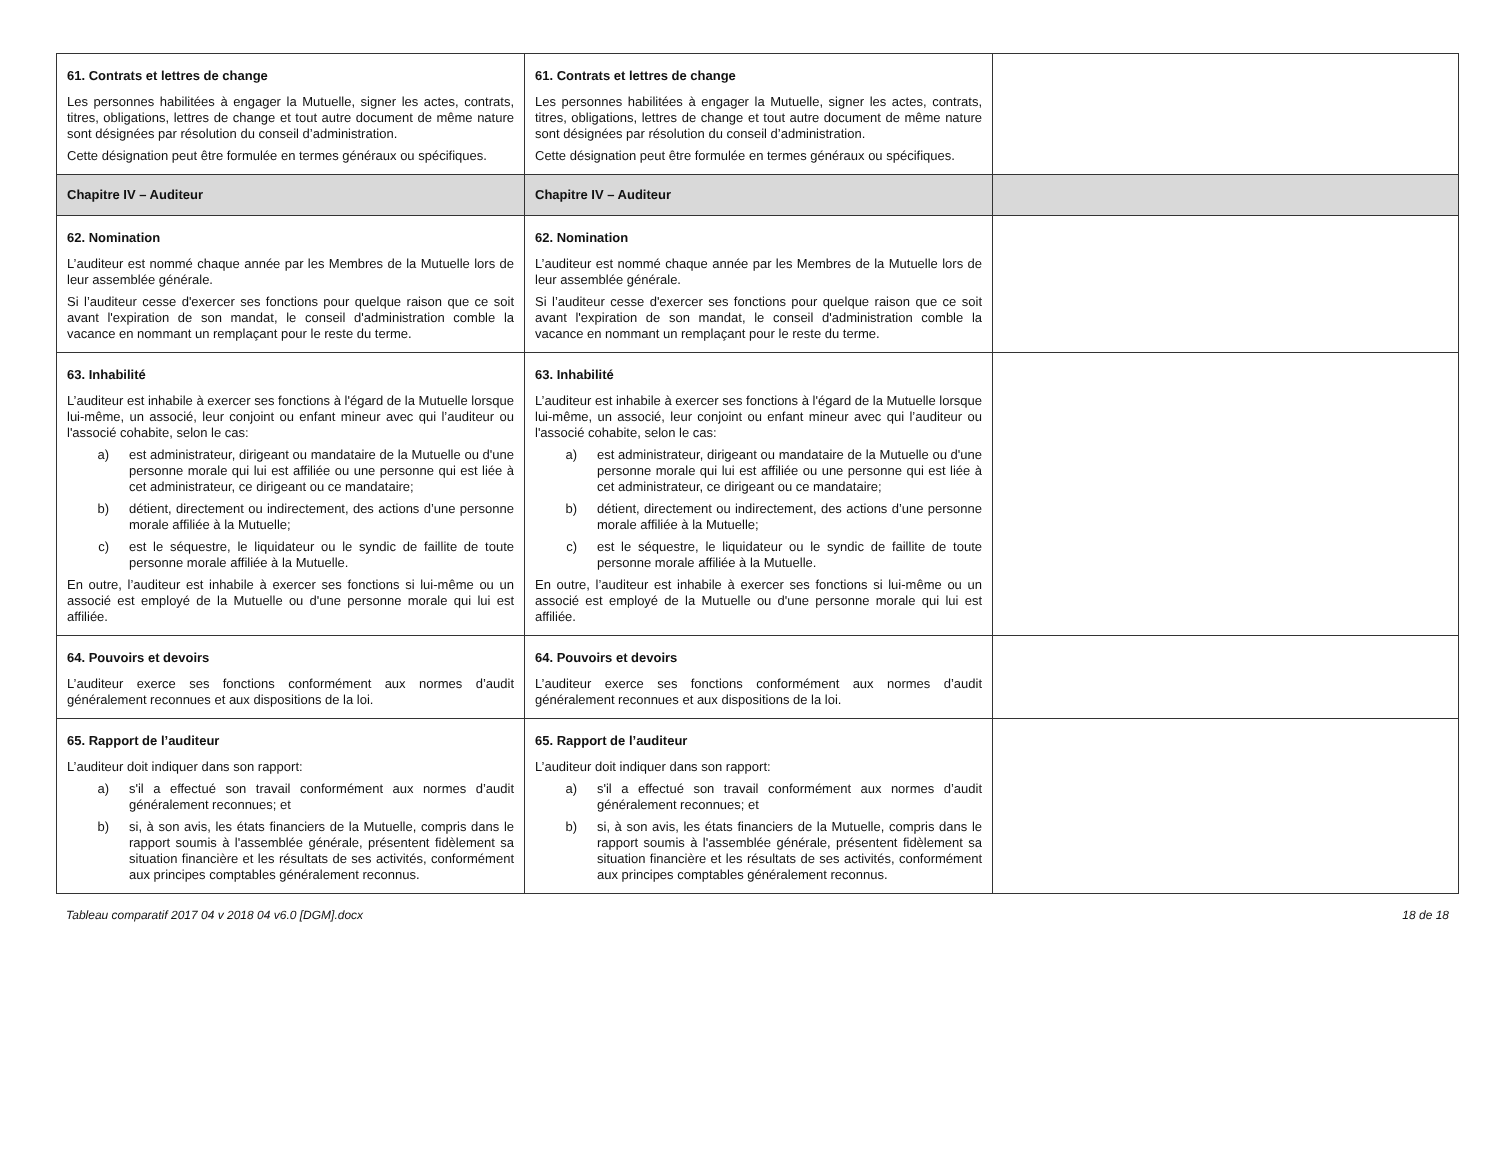| 61. Contrats et lettres de change Les personnes habilitées à engager la Mutuelle, signer les actes, contrats, titres, obligations, lettres de change et tout autre document de même nature sont désignées par résolution du conseil d’administration. Cette désignation peut être formulée en termes généraux ou spécifiques. | 61. Contrats et lettres de change Les personnes habilitées à engager la Mutuelle, signer les actes, contrats, titres, obligations, lettres de change et tout autre document de même nature sont désignées par résolution du conseil d’administration. Cette désignation peut être formulée en termes généraux ou spécifiques. | |
| Chapitre IV – Auditeur | Chapitre IV – Auditeur | |
| 62. Nomination L’auditeur est nommé chaque année par les Membres de la Mutuelle lors de leur assemblée générale. Si l’auditeur cesse d'exercer ses fonctions pour quelque raison que ce soit avant l'expiration de son mandat, le conseil d'administration comble la vacance en nommant un remplaçant pour le reste du terme. | 62. Nomination L’auditeur est nommé chaque année par les Membres de la Mutuelle lors de leur assemblée générale. Si l’auditeur cesse d'exercer ses fonctions pour quelque raison que ce soit avant l'expiration de son mandat, le conseil d'administration comble la vacance en nommant un remplaçant pour le reste du terme. | |
| 63. Inhabilité L’auditeur est inhabile à exercer ses fonctions à l'égard de la Mutuelle lorsque lui-même, un associé, leur conjoint ou enfant mineur avec qui l’auditeur ou l'associé cohabite, selon le cas: a) est administrateur, dirigeant ou mandataire de la Mutuelle ou d'une personne morale qui lui est affiliée ou une personne qui est liée à cet administrateur, ce dirigeant ou ce mandataire; b) détient, directement ou indirectement, des actions d’une personne morale affiliée à la Mutuelle; c) est le séquestre, le liquidateur ou le syndic de faillite de toute personne morale affiliée à la Mutuelle. En outre, l’auditeur est inhabile à exercer ses fonctions si lui-même ou un associé est employé de la Mutuelle ou d'une personne morale qui lui est affiliée. | 63. Inhabilité L’auditeur est inhabile à exercer ses fonctions à l'égard de la Mutuelle lorsque lui-même, un associé, leur conjoint ou enfant mineur avec qui l’auditeur ou l'associé cohabite, selon le cas: a) est administrateur, dirigeant ou mandataire de la Mutuelle ou d'une personne morale qui lui est affiliée ou une personne qui est liée à cet administrateur, ce dirigeant ou ce mandataire; b) détient, directement ou indirectement, des actions d’une personne morale affiliée à la Mutuelle; c) est le séquestre, le liquidateur ou le syndic de faillite de toute personne morale affiliée à la Mutuelle. En outre, l’auditeur est inhabile à exercer ses fonctions si lui-même ou un associé est employé de la Mutuelle ou d'une personne morale qui lui est affiliée. | |
| 64. Pouvoirs et devoirs L’auditeur exerce ses fonctions conformément aux normes d’audit généralement reconnues et aux dispositions de la loi. | 64. Pouvoirs et devoirs L’auditeur exerce ses fonctions conformément aux normes d’audit généralement reconnues et aux dispositions de la loi. | |
| 65. Rapport de l’auditeur L’auditeur doit indiquer dans son rapport: a) s'il a effectué son travail conformément aux normes d’audit généralement reconnues; et b) si, à son avis, les états financiers de la Mutuelle, compris dans le rapport soumis à l'assemblée générale, présentent fidèlement sa situation financière et les résultats de ses activités, conformément aux principes comptables généralement reconnus. | 65. Rapport de l’auditeur L’auditeur doit indiquer dans son rapport: a) s'il a effectué son travail conformément aux normes d’audit généralement reconnues; et b) si, à son avis, les états financiers de la Mutuelle, compris dans le rapport soumis à l'assemblée générale, présentent fidèlement sa situation financière et les résultats de ses activités, conformément aux principes comptables généralement reconnus. | |
Tableau comparatif 2017 04 v 2018 04 v6.0 [DGM].docx 18 de 18